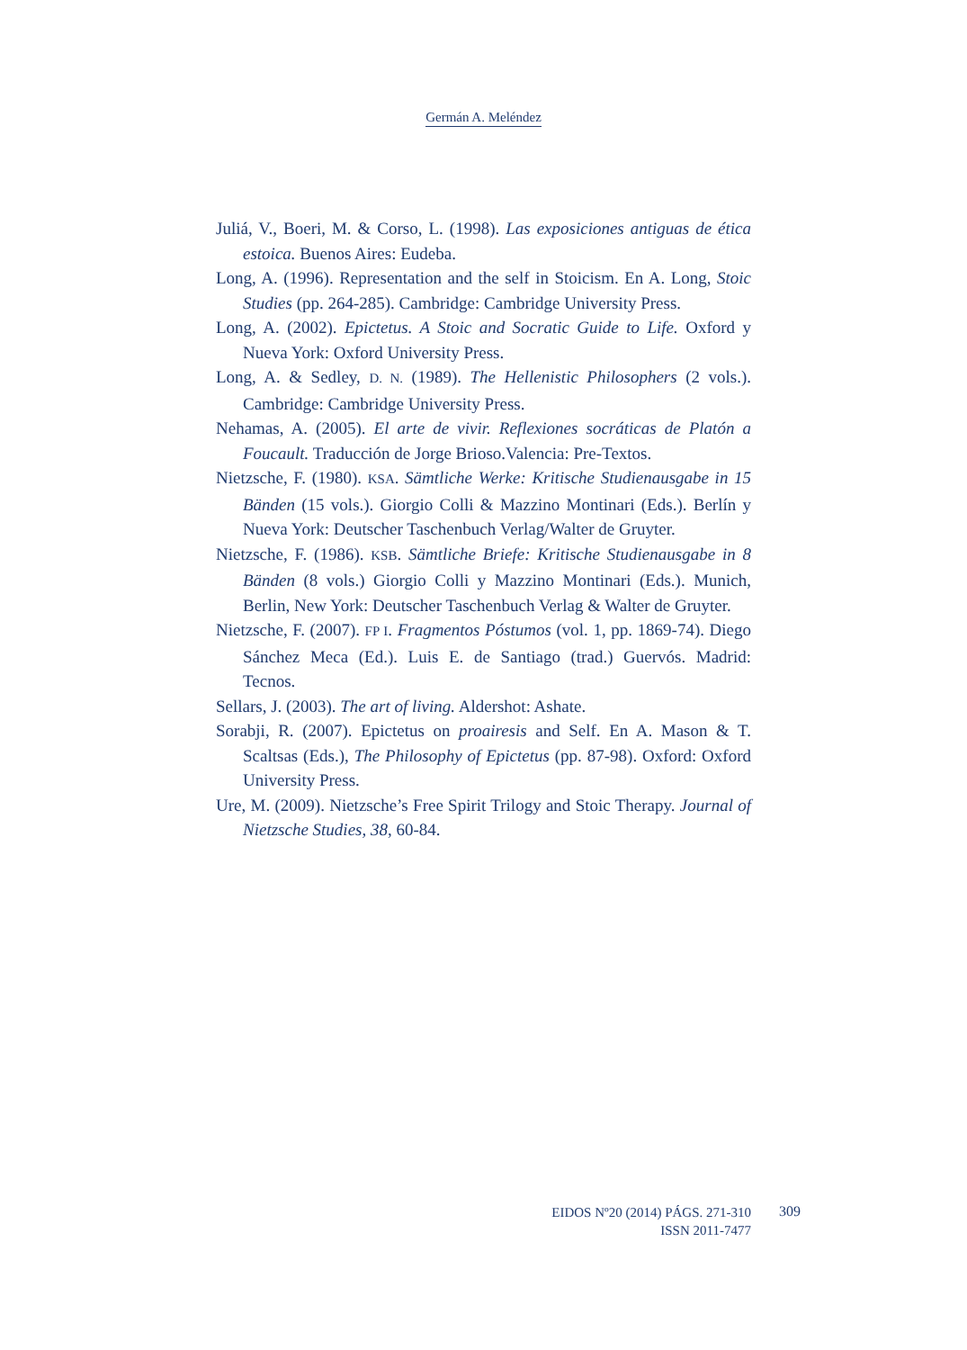Germán A. Meléndez
Juliá, V., Boeri, M. & Corso, L. (1998). Las exposiciones antiguas de ética estoica. Buenos Aires: Eudeba.
Long, A. (1996). Representation and the self in Stoicism. En A. Long, Stoic Studies (pp. 264-285). Cambridge: Cambridge University Press.
Long, A. (2002). Epictetus. A Stoic and Socratic Guide to Life. Oxford y Nueva York: Oxford University Press.
Long, A. & Sedley, D. N. (1989). The Hellenistic Philosophers (2 vols.). Cambridge: Cambridge University Press.
Nehamas, A. (2005). El arte de vivir. Reflexiones socráticas de Platón a Foucault. Traducción de Jorge Brioso.Valencia: Pre-Textos.
Nietzsche, F. (1980). KSA. Sämtliche Werke: Kritische Studienausgabe in 15 Bänden (15 vols.). Giorgio Colli & Mazzino Montinari (Eds.). Berlín y Nueva York: Deutscher Taschenbuch Verlag/Walter de Gruyter.
Nietzsche, F. (1986). KSB. Sämtliche Briefe: Kritische Studienausgabe in 8 Bänden (8 vols.) Giorgio Colli y Mazzino Montinari (Eds.). Munich, Berlin, New York: Deutscher Taschenbuch Verlag & Walter de Gruyter.
Nietzsche, F. (2007). FP I. Fragmentos Póstumos (vol. 1, pp. 1869-74). Diego Sánchez Meca (Ed.). Luis E. de Santiago (trad.) Guervós. Madrid: Tecnos.
Sellars, J. (2003). The art of living. Aldershot: Ashate.
Sorabji, R. (2007). Epictetus on proairesis and Self. En A. Mason & T. Scaltsas (Eds.), The Philosophy of Epictetus (pp. 87-98). Oxford: Oxford University Press.
Ure, M. (2009). Nietzsche’s Free Spirit Trilogy and Stoic Therapy. Journal of Nietzsche Studies, 38, 60-84.
EIDOS Nº20 (2014) PÁGS. 271-310
ISSN 2011-7477
309